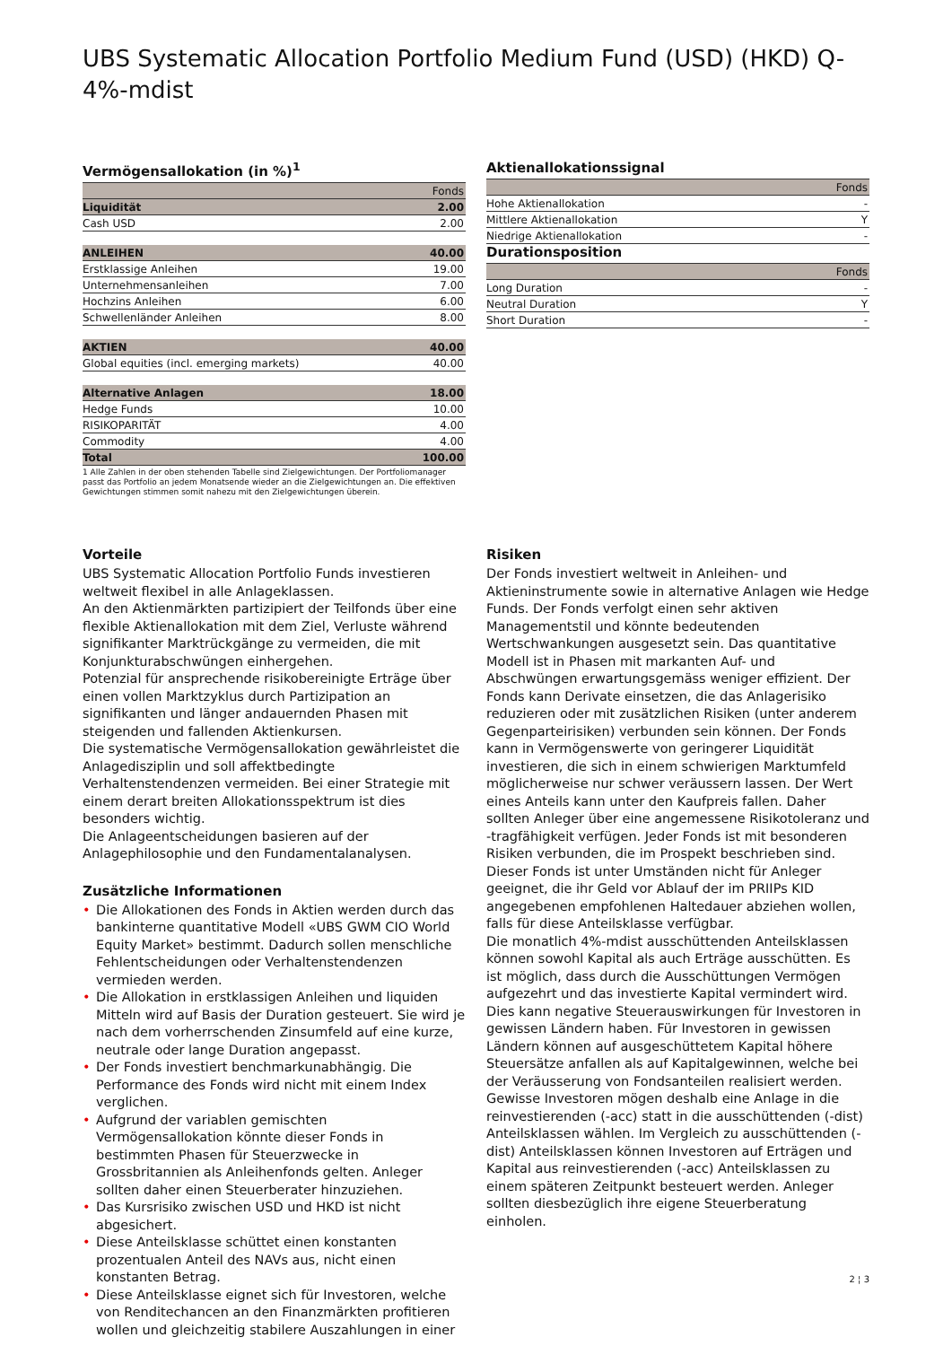UBS Systematic Allocation Portfolio Medium Fund (USD) (HKD) Q-4%-mdist
Vermögensallokation (in %)<sup>1</sup>
| | Fonds |
| --- | --- |
| Liquidität | 2.00 |
| Cash USD | 2.00 |
| ANLEIHEN | 40.00 |
| Erstklassige Anleihen | 19.00 |
| Unternehmensanleihen | 7.00 |
| Hochzins Anleihen | 6.00 |
| Schwellenländer Anleihen | 8.00 |
| AKTIEN | 40.00 |
| Global equities (incl. emerging markets) | 40.00 |
| Alternative Anlagen | 18.00 |
| Hedge Funds | 10.00 |
| RISIKOPARITÄT | 4.00 |
| Commodity | 4.00 |
| Total | 100.00 |
1 Alle Zahlen in der oben stehenden Tabelle sind Zielgewichtungen. Der Portfoliomanager passt das Portfolio an jedem Monatsende wieder an die Zielgewichtungen an. Die effektiven Gewichtungen stimmen somit nahezu mit den Zielgewichtungen überein.
Aktienallokationssignal
| | Fonds |
| --- | --- |
| Hohe Aktienallokation | - |
| Mittlere Aktienallokation | Y |
| Niedrige Aktienallokation | - |
Durationsposition
| | Fonds |
| --- | --- |
| Long Duration | - |
| Neutral Duration | Y |
| Short Duration | - |
Vorteile
UBS Systematic Allocation Portfolio Funds investieren weltweit flexibel in alle Anlageklassen.
An den Aktienmärkten partizipiert der Teilfonds über eine flexible Aktienallokation mit dem Ziel, Verluste während signifikanter Marktrückgänge zu vermeiden, die mit Konjunkturabschwüngen einhergehen.
Potenzial für ansprechende risikobereinigte Erträge über einen vollen Marktzyklus durch Partizipation an signifikanten und länger andauernden Phasen mit steigenden und fallenden Aktienkursen.
Die systematische Vermögensallokation gewährleistet die Anlagedisziplin und soll affektbedingte Verhaltenstendenzen vermeiden. Bei einer Strategie mit einem derart breiten Allokationsspektrum ist dies besonders wichtig.
Die Anlageentscheidungen basieren auf der Anlagephilosophie und den Fundamentalanalysen.
Zusätzliche Informationen
• Die Allokationen des Fonds in Aktien werden durch das bankinterne quantitative Modell «UBS GWM CIO World Equity Market» bestimmt. Dadurch sollen menschliche Fehlentscheidungen oder Verhaltenstendenzen vermieden werden.
• Die Allokation in erstklassigen Anleihen und liquiden Mitteln wird auf Basis der Duration gesteuert. Sie wird je nach dem vorherrschenden Zinsumfeld auf eine kurze, neutrale oder lange Duration angepasst.
• Der Fonds investiert benchmarkunabhängig. Die Performance des Fonds wird nicht mit einem Index verglichen.
• Aufgrund der variablen gemischten Vermögensallokation könnte dieser Fonds in bestimmten Phasen für Steuerzwecke in Grossbritannien als Anleihenfonds gelten. Anleger sollten daher einen Steuerberater hinzuziehen.
• Das Kursrisiko zwischen USD und HKD ist nicht abgesichert.
• Diese Anteilsklasse schüttet einen konstanten prozentualen Anteil des NAVs aus, nicht einen konstanten Betrag.
• Diese Anteilsklasse eignet sich für Investoren, welche von Renditechancen an den Finanzmärkten profitieren wollen und gleichzeitig stabilere Auszahlungen in einer
Risiken
Der Fonds investiert weltweit in Anleihen- und Aktieninstrumente sowie in alternative Anlagen wie Hedge Funds. Der Fonds verfolgt einen sehr aktiven Managementstil und könnte bedeutenden Wertschwankungen ausgesetzt sein. Das quantitative Modell ist in Phasen mit markanten Auf- und Abschwüngen erwartungsgemäss weniger effizient. Der Fonds kann Derivate einsetzen, die das Anlagerisiko reduzieren oder mit zusätzlichen Risiken (unter anderem Gegenparteirisiken) verbunden sein können. Der Fonds kann in Vermögenswerte von geringerer Liquidität investieren, die sich in einem schwierigen Marktumfeld möglicherweise nur schwer veräussern lassen. Der Wert eines Anteils kann unter den Kaufpreis fallen. Daher sollten Anleger über eine angemessene Risikotoleranz und -tragfähigkeit verfügen. Jeder Fonds ist mit besonderen Risiken verbunden, die im Prospekt beschrieben sind. Dieser Fonds ist unter Umständen nicht für Anleger geeignet, die ihr Geld vor Ablauf der im PRIIPs KID angegebenen empfohlenen Haltedauer abziehen wollen, falls für diese Anteilsklasse verfügbar.
Die monatlich 4%-mdist ausschüttenden Anteilsklassen können sowohl Kapital als auch Erträge ausschütten. Es ist möglich, dass durch die Ausschüttungen Vermögen aufgezehrt und das investierte Kapital vermindert wird. Dies kann negative Steuerauswirkungen für Investoren in gewissen Ländern haben. Für Investoren in gewissen Ländern können auf ausgeschüttetem Kapital höhere Steuersätze anfallen als auf Kapitalgewinnen, welche bei der Veräusserung von Fondsanteilen realisiert werden. Gewisse Investoren mögen deshalb eine Anlage in die reinvestierenden (-acc) statt in die ausschüttenden (-dist) Anteilsklassen wählen. Im Vergleich zu ausschüttenden (-dist) Anteilsklassen können Investoren auf Erträgen und Kapital aus reinvestierenden (-acc) Anteilsklassen zu einem späteren Zeitpunkt besteuert werden. Anleger sollten diesbezüglich ihre eigene Steuerberatung einholen.
2 ¦ 3